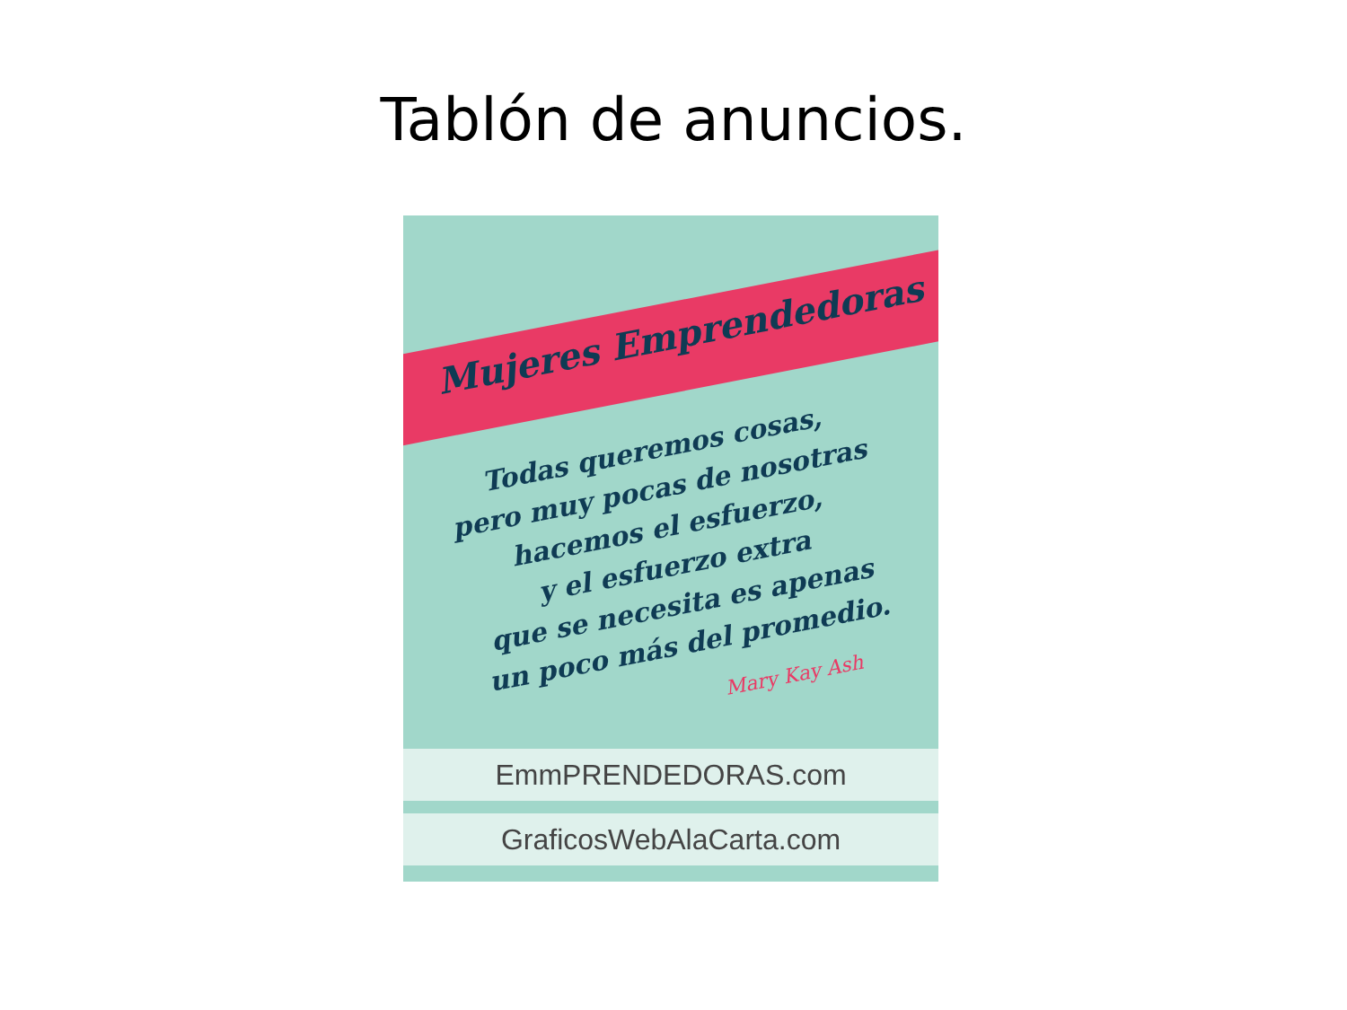Tablón de anuncios.
Mujeres Emprendedoras
Todas queremos cosas,
pero muy pocas de nosotras
hacemos el esfuerzo,
y el esfuerzo extra
que se necesita es apenas
un poco más del promedio.
Mary Kay Ash
EmmPRENDEDORAS.com
GraficosWebAlaCarta.com